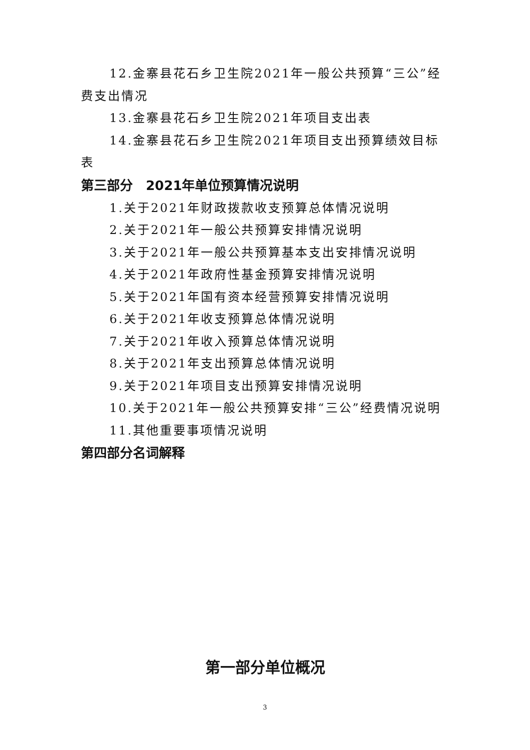12.金寨县花石乡卫生院2021年一般公共预算“三公”经费支出情况
13.金寨县花石乡卫生院2021年项目支出表
14.金寨县花石乡卫生院2021年项目支出预算绩效目标表
第三部分　2021年单位预算情况说明
1.关于2021年财政拨款收支预算总体情况说明
2.关于2021年一般公共预算安排情况说明
3.关于2021年一般公共预算基本支出安排情况说明
4.关于2021年政府性基金预算安排情况说明
5.关于2021年国有资本经营预算安排情况说明
6.关于2021年收支预算总体情况说明
7.关于2021年收入预算总体情况说明
8.关于2021年支出预算总体情况说明
9.关于2021年项目支出预算安排情况说明
10.关于2021年一般公共预算安排“三公”经费情况说明
11.其他重要事项情况说明
第四部分名词解释
第一部分单位概况
3